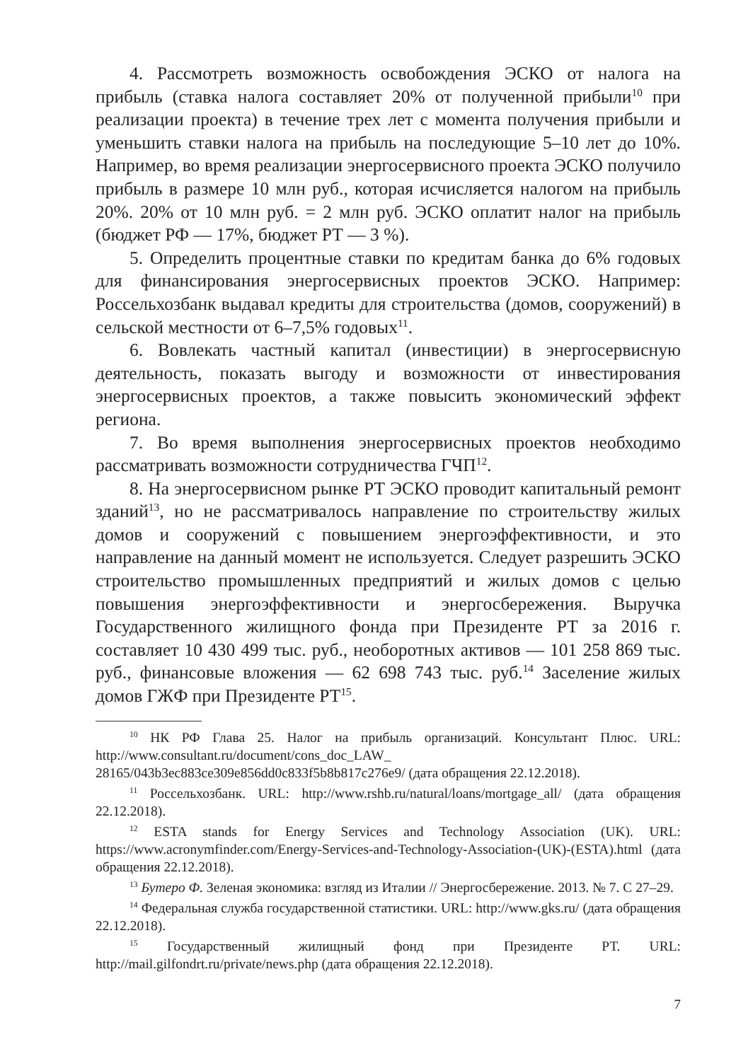4. Рассмотреть возможность освобождения ЭСКО от налога на прибыль (ставка налога составляет 20% от полученной прибыли<sup>10</sup> при реализации проекта) в течение трех лет с момента получения прибыли и уменьшить ставки налога на прибыль на последующие 5–10 лет до 10%. Например, во время реализации энергосервисного проекта ЭСКО получило прибыль в размере 10 млн руб., которая исчисляется налогом на прибыль 20%. 20% от 10 млн руб. = 2 млн руб. ЭСКО оплатит налог на прибыль (бюджет РФ — 17%, бюджет РТ — 3 %).
5. Определить процентные ставки по кредитам банка до 6% годовых для финансирования энергосервисных проектов ЭСКО. Например: Россельхозбанк выдавал кредиты для строительства (домов, сооружений) в сельской местности от 6–7,5% годовых<sup>11</sup>.
6. Вовлекать частный капитал (инвестиции) в энергосервисную деятельность, показать выгоду и возможности от инвестирования энергосервисных проектов, а также повысить экономический эффект региона.
7. Во время выполнения энергосервисных проектов необходимо рассматривать возможности сотрудничества ГЧП<sup>12</sup>.
8. На энергосервисном рынке РТ ЭСКО проводит капитальный ремонт зданий<sup>13</sup>, но не рассматривалось направление по строительству жилых домов и сооружений с повышением энергоэффективности, и это направление на данный момент не используется. Следует разрешить ЭСКО строительство промышленных предприятий и жилых домов с целью повышения энергоэффективности и энергосбережения. Выручка Государственного жилищного фонда при Президенте РТ за 2016 г. составляет 10 430 499 тыс. руб., необоротных активов — 101 258 869 тыс. руб., финансовые вложения — 62 698 743 тыс. руб.<sup>14</sup> Заселение жилых домов ГЖФ при Президенте РТ<sup>15</sup>.
<sup>10</sup> НК РФ Глава 25. Налог на прибыль организаций. Консультант Плюс. URL: http://www.consultant.ru/document/cons_doc_LAW_ 28165/043b3ec883ce309e856dd0c833f5b8b817c276e9/ (дата обращения 22.12.2018).
<sup>11</sup> Россельхозбанк. URL: http://www.rshb.ru/natural/loans/mortgage_all/ (дата обращения 22.12.2018).
<sup>12</sup> ESTA stands for Energy Services and Technology Association (UK). URL: https://www.acronymfinder.com/Energy-Services-and-Technology-Association-(UK)-(ESTA).html (дата обращения 22.12.2018).
<sup>13</sup> Бутеро Ф. Зеленая экономика: взгляд из Италии // Энергосбережение. 2013. № 7. С 27–29.
<sup>14</sup> Федеральная служба государственной статистики. URL: http://www.gks.ru/ (дата обращения 22.12.2018).
<sup>15</sup> Государственный жилищный фонд при Президенте РТ. URL: http://mail.gilfondrt.ru/private/news.php (дата обращения 22.12.2018).
7